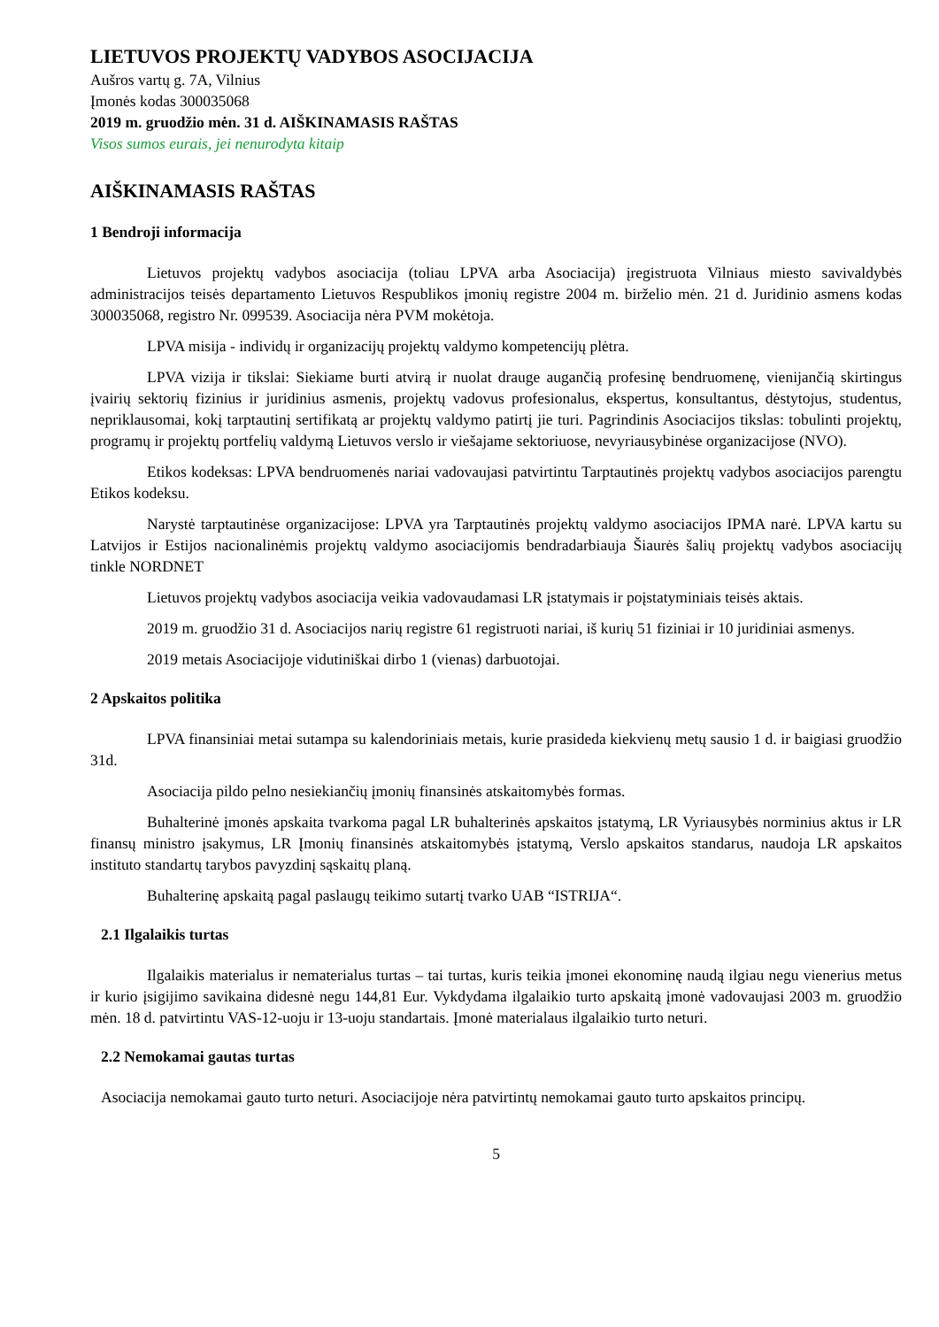LIETUVOS PROJEKTŲ VADYBOS ASOCIJACIJA
Aušros vartų g. 7A, Vilnius
Įmonės kodas 300035068
2019 m. gruodžio mėn. 31 d. AIŠKINAMASIS RAŠTAS
Visos sumos eurais, jei nenurodyta kitaip
AIŠKINAMASIS RAŠTAS
1 Bendroji informacija
Lietuvos projektų vadybos asociacija (toliau LPVA arba Asociacija) įregistruota Vilniaus miesto savivaldybės administracijos teisės departamento Lietuvos Respublikos įmonių registre 2004 m. birželio mėn. 21 d. Juridinio asmens kodas 300035068, registro Nr. 099539. Asociacija nėra PVM mokėtoja.
LPVA misija - individų ir organizacijų projektų valdymo kompetencijų plėtra.
LPVA vizija ir tikslai: Siekiame burti atvirą ir nuolat drauge augančią profesinę bendruomenę, vienijančią skirtingus įvairių sektorių fizinius ir juridinius asmenis, projektų vadovus profesionalus, ekspertus, konsultantus, dėstytojus, studentus, nepriklausomai, kokį tarptautinį sertifikatą ar projektų valdymo patirtį jie turi. Pagrindinis Asociacijos tikslas: tobulinti projektų, programų ir projektų portfelių valdymą Lietuvos verslo ir viešajame sektoriuose, nevyriausybinėse organizacijose (NVO).
Etikos kodeksas: LPVA bendruomenės nariai vadovaujasi patvirtintu Tarptautinės projektų vadybos asociacijos parengtu Etikos kodeksu.
Narystė tarptautinėse organizacijose: LPVA yra Tarptautinės projektų valdymo asociacijos IPMA narė. LPVA kartu su Latvijos ir Estijos nacionalinėmis projektų valdymo asociacijomis bendradarbiauja Šiaurės šalių projektų vadybos asociacijų tinkle NORDNET
Lietuvos projektų vadybos asociacija veikia vadovaudamasi LR įstatymais ir poįstatyminiais teisės aktais.
2019 m. gruodžio 31 d. Asociacijos narių registre 61 registruoti nariai, iš kurių 51 fiziniai ir 10 juridiniai asmenys.
2019 metais Asociacijoje vidutiniškai dirbo 1 (vienas) darbuotojai.
2 Apskaitos politika
LPVA finansiniai metai sutampa su kalendoriniais metais, kurie prasideda kiekvienų metų sausio 1 d. ir baigiasi gruodžio 31d.
Asociacija pildo pelno nesiekiančių įmonių finansinės atskaitomybės formas.
Buhalterinė įmonės apskaita tvarkoma pagal LR buhalterinės apskaitos įstatymą, LR Vyriausybės norminius aktus ir LR finansų ministro įsakymus, LR Įmonių finansinės atskaitomybės įstatymą, Verslo apskaitos standarus, naudoja LR apskaitos instituto standartų tarybos pavyzdinį sąskaitų planą.
Buhalterinę apskaitą pagal paslaugų teikimo sutartį tvarko UAB “ISTRIJA“.
2.1 Ilgalaikis turtas
Ilgalaikis materialus ir nematerialus turtas – tai turtas, kuris teikia įmonei ekonominę naudą ilgiau negu vienerius metus ir kurio įsigijimo savikaina didesnė negu 144,81 Eur. Vykdydama ilgalaikio turto apskaitą įmonė vadovaujasi 2003 m. gruodžio mėn. 18 d. patvirtintu VAS-12-uoju ir 13-uoju standartais. Įmonė materialaus ilgalaikio turto neturi.
2.2 Nemokamai gautas turtas
Asociacija nemokamai gauto turto neturi. Asociacijoje nėra patvirtintų nemokamai gauto turto apskaitos principų.
5